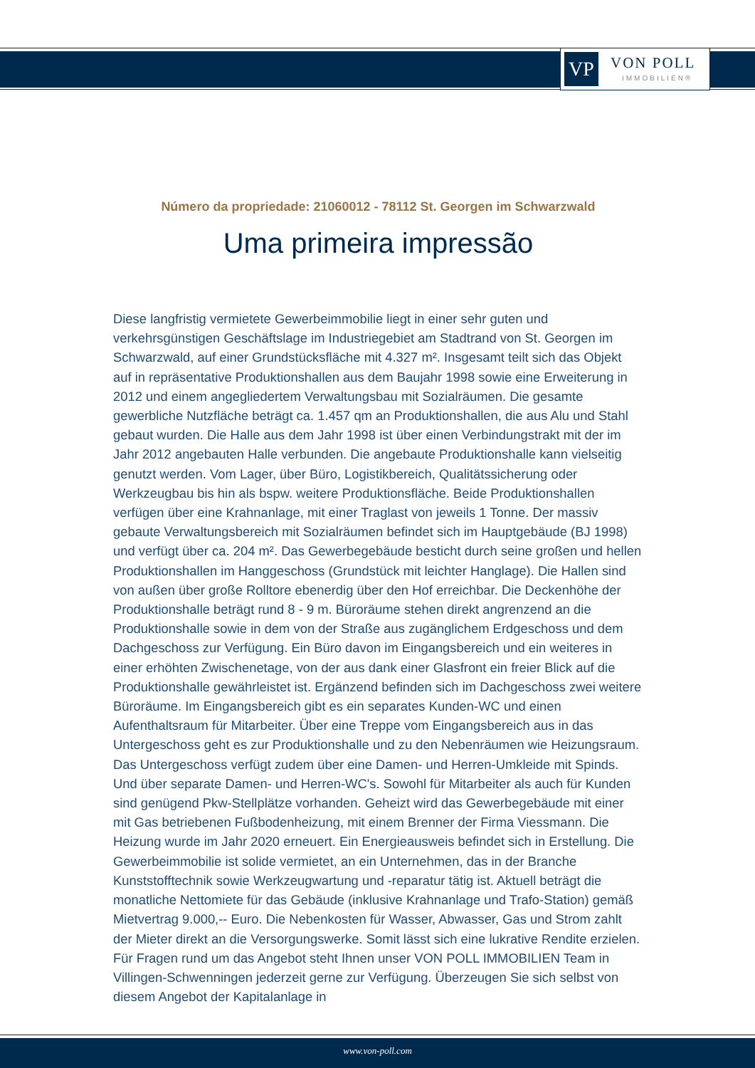VP VON POLL
IMMOBILIEN®
Número da propriedade: 21060012 - 78112 St. Georgen im Schwarzwald
Uma primeira impressão
Diese langfristig vermietete Gewerbeimmobilie liegt in einer sehr guten und verkehrsgünstigen Geschäftslage im Industriegebiet am Stadtrand von St. Georgen im Schwarzwald, auf einer Grundstücksfläche mit 4.327 m². Insgesamt teilt sich das Objekt auf in repräsentative Produktionshallen aus dem Baujahr 1998 sowie eine Erweiterung in 2012 und einem angegliedertem Verwaltungsbau mit Sozialräumen. Die gesamte gewerbliche Nutzfläche beträgt ca. 1.457 qm an Produktionshallen, die aus Alu und Stahl gebaut wurden. Die Halle aus dem Jahr 1998 ist über einen Verbindungstrakt mit der im Jahr 2012 angebauten Halle verbunden. Die angebaute Produktionshalle kann vielseitig genutzt werden. Vom Lager, über Büro, Logistikbereich, Qualitätssicherung oder Werkzeugbau bis hin als bspw. weitere Produktionsfläche. Beide Produktionshallen verfügen über eine Krahnanlage, mit einer Traglast von jeweils 1 Tonne. Der massiv gebaute Verwaltungsbereich mit Sozialräumen befindet sich im Hauptgebäude (BJ 1998) und verfügt über ca. 204 m². Das Gewerbegebäude besticht durch seine großen und hellen Produktionshallen im Hanggeschoss (Grundstück mit leichter Hanglage). Die Hallen sind von außen über große Rolltore ebenerdig über den Hof erreichbar. Die Deckenhöhe der Produktionshalle beträgt rund 8 - 9 m. Büroräume stehen direkt angrenzend an die Produktionshalle sowie in dem von der Straße aus zugänglichem Erdgeschoss und dem Dachgeschoss zur Verfügung. Ein Büro davon im Eingangsbereich und ein weiteres in einer erhöhten Zwischenetage, von der aus dank einer Glasfront ein freier Blick auf die Produktionshalle gewährleistet ist. Ergänzend befinden sich im Dachgeschoss zwei weitere Büroräume. Im Eingangsbereich gibt es ein separates Kunden-WC und einen Aufenthaltsraum für Mitarbeiter. Über eine Treppe vom Eingangsbereich aus in das Untergeschoss geht es zur Produktionshalle und zu den Nebenräumen wie Heizungsraum. Das Untergeschoss verfügt zudem über eine Damen- und Herren-Umkleide mit Spinds. Und über separate Damen- und Herren-WC's. Sowohl für Mitarbeiter als auch für Kunden sind genügend Pkw-Stellplätze vorhanden. Geheizt wird das Gewerbegebäude mit einer mit Gas betriebenen Fußbodenheizung, mit einem Brenner der Firma Viessmann. Die Heizung wurde im Jahr 2020 erneuert. Ein Energieausweis befindet sich in Erstellung. Die Gewerbeimmobilie ist solide vermietet, an ein Unternehmen, das in der Branche Kunststofftechnik sowie Werkzeugwartung und -reparatur tätig ist. Aktuell beträgt die monatliche Nettomiete für das Gebäude (inklusive Krahnanlage und Trafo-Station) gemäß Mietvertrag 9.000,-- Euro. Die Nebenkosten für Wasser, Abwasser, Gas und Strom zahlt der Mieter direkt an die Versorgungswerke. Somit lässt sich eine lukrative Rendite erzielen. Für Fragen rund um das Angebot steht Ihnen unser VON POLL IMMOBILIEN Team in Villingen-Schwenningen jederzeit gerne zur Verfügung. Überzeugen Sie sich selbst von diesem Angebot der Kapitalanlage in
www.von-poll.com